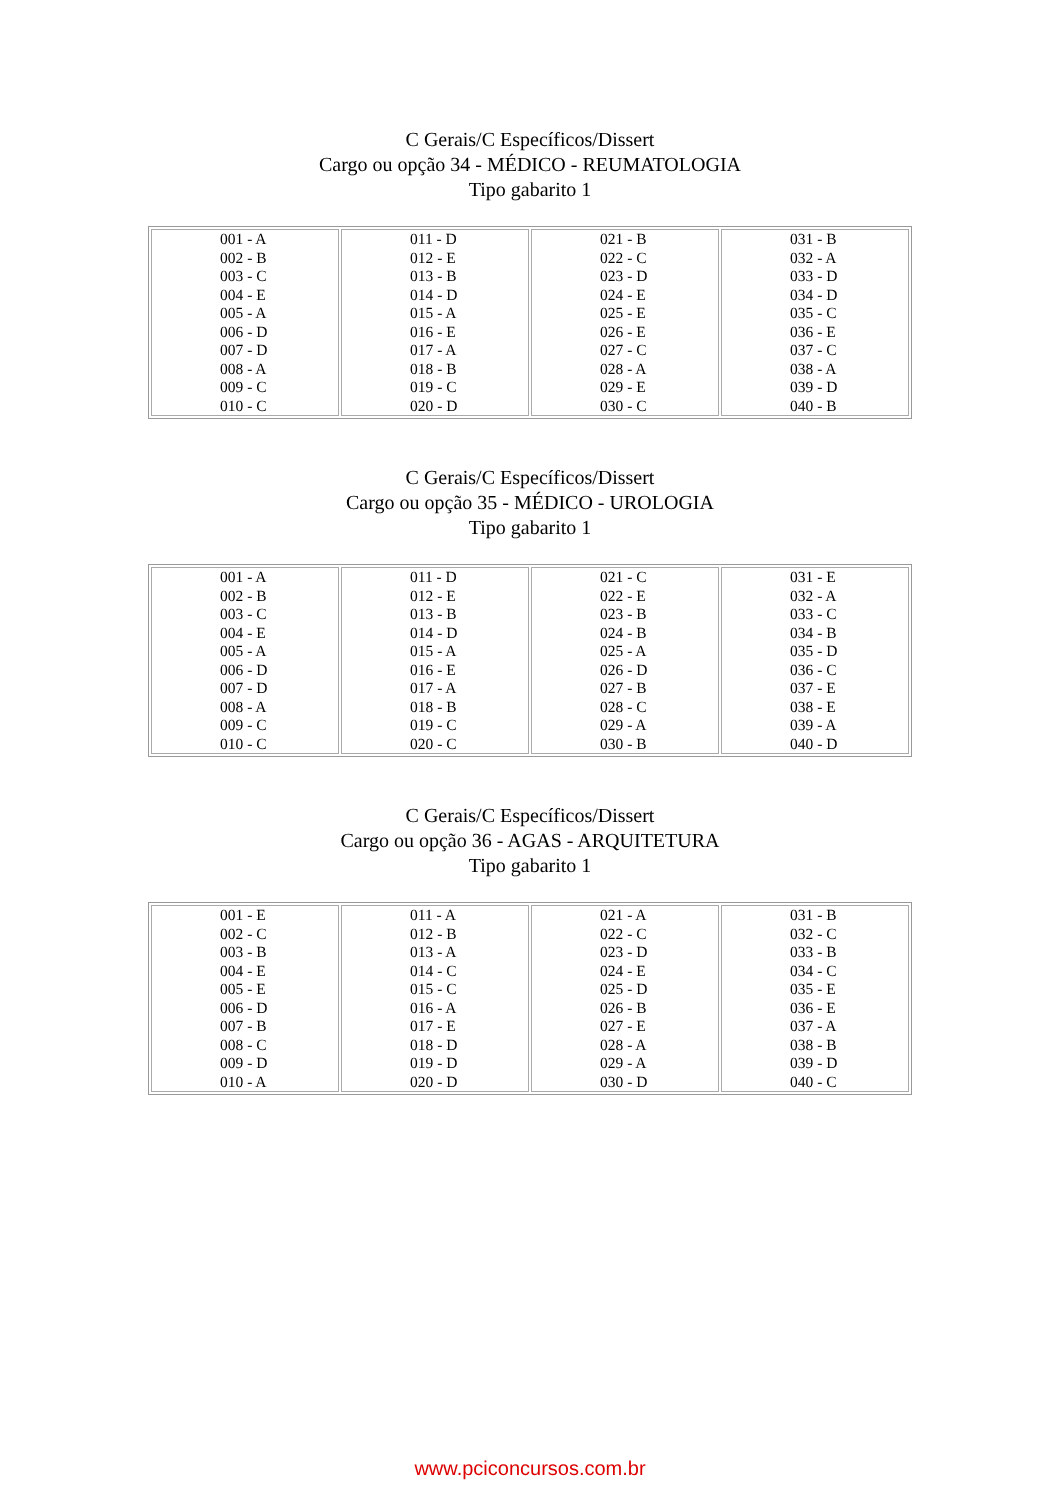C Gerais/C Específicos/Dissert
Cargo ou opção 34 - MÉDICO - REUMATOLOGIA
Tipo gabarito 1
| 001 - A 002 - B 003 - C 004 - E 005 - A 006 - D 007 - D 008 - A 009 - C 010 - C | 011 - D 012 - E 013 - B 014 - D 015 - A 016 - E 017 - A 018 - B 019 - C 020 - D | 021 - B 022 - C 023 - D 024 - E 025 - E 026 - E 027 - C 028 - A 029 - E 030 - C | 031 - B 032 - A 033 - D 034 - D 035 - C 036 - E 037 - C 038 - A 039 - D 040 - B |
C Gerais/C Específicos/Dissert
Cargo ou opção 35 - MÉDICO - UROLOGIA
Tipo gabarito 1
| 001 - A 002 - B 003 - C 004 - E 005 - A 006 - D 007 - D 008 - A 009 - C 010 - C | 011 - D 012 - E 013 - B 014 - D 015 - A 016 - E 017 - A 018 - B 019 - C 020 - C | 021 - C 022 - E 023 - B 024 - B 025 - A 026 - D 027 - B 028 - C 029 - A 030 - B | 031 - E 032 - A 033 - C 034 - B 035 - D 036 - C 037 - E 038 - E 039 - A 040 - D |
C Gerais/C Específicos/Dissert
Cargo ou opção 36 - AGAS - ARQUITETURA
Tipo gabarito 1
| 001 - E 002 - C 003 - B 004 - E 005 - E 006 - D 007 - B 008 - C 009 - D 010 - A | 011 - A 012 - B 013 - A 014 - C 015 - C 016 - A 017 - E 018 - D 019 - D 020 - D | 021 - A 022 - C 023 - D 024 - E 025 - D 026 - B 027 - E 028 - A 029 - A 030 - D | 031 - B 032 - C 033 - B 034 - C 035 - E 036 - E 037 - A 038 - B 039 - D 040 - C |
www.pciconcursos.com.br